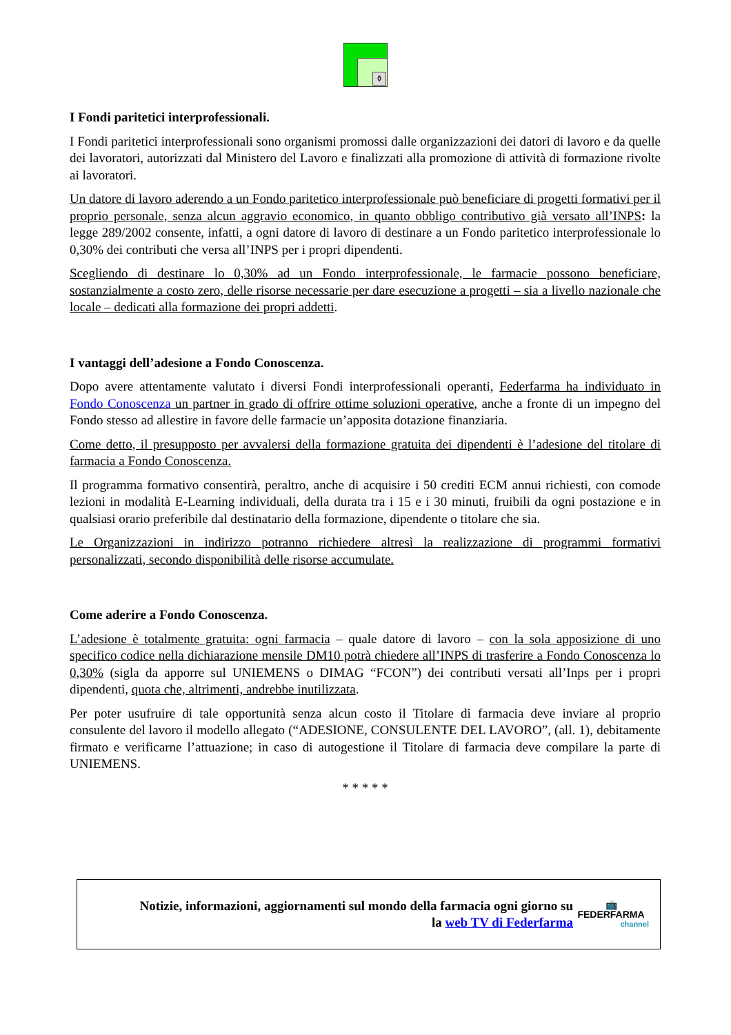⚱
I Fondi paritetici interprofessionali.
I Fondi paritetici interprofessionali sono organismi promossi dalle organizzazioni dei datori di lavoro e da quelle dei lavoratori, autorizzati dal Ministero del Lavoro e finalizzati alla promozione di attività di formazione rivolte ai lavoratori.
Un datore di lavoro aderendo a un Fondo paritetico interprofessionale può beneficiare di progetti formativi per il proprio personale, senza alcun aggravio economico, in quanto obbligo contributivo già versato all’INPS: la legge 289/2002 consente, infatti, a ogni datore di lavoro di destinare a un Fondo paritetico interprofessionale lo 0,30% dei contributi che versa all’INPS per i propri dipendenti.
Scegliendo di destinare lo 0,30% ad un Fondo interprofessionale, le farmacie possono beneficiare, sostanzialmente a costo zero, delle risorse necessarie per dare esecuzione a progetti – sia a livello nazionale che locale – dedicati alla formazione dei propri addetti.
I vantaggi dell’adesione a Fondo Conoscenza.
Dopo avere attentamente valutato i diversi Fondi interprofessionali operanti, Federfarma ha individuato in Fondo Conoscenza un partner in grado di offrire ottime soluzioni operative, anche a fronte di un impegno del Fondo stesso ad allestire in favore delle farmacie un’apposita dotazione finanziaria.
Come detto, il presupposto per avvalersi della formazione gratuita dei dipendenti è l’adesione del titolare di farmacia a Fondo Conoscenza.
Il programma formativo consentirà, peraltro, anche di acquisire i 50 crediti ECM annui richiesti, con comode lezioni in modalità E-Learning individuali, della durata tra i 15 e i 30 minuti, fruibili da ogni postazione e in qualsiasi orario preferibile dal destinatario della formazione, dipendente o titolare che sia.
Le Organizzazioni in indirizzo potranno richiedere altresì la realizzazione di programmi formativi personalizzati, secondo disponibilità delle risorse accumulate.
Come aderire a Fondo Conoscenza.
L’adesione è totalmente gratuita: ogni farmacia – quale datore di lavoro – con la sola apposizione di uno specifico codice nella dichiarazione mensile DM10 potrà chiedere all’INPS di trasferire a Fondo Conoscenza lo 0,30% (sigla da apporre sul UNIEMENS o DIMAG “FCON”) dei contributi versati all’Inps per i propri dipendenti, quota che, altrimenti, andrebbe inutilizzata.
Per poter usufruire di tale opportunità senza alcun costo il Titolare di farmacia deve inviare al proprio consulente del lavoro il modello allegato (“ADESIONE, CONSULENTE DEL LAVORO”, (all. 1), debitamente firmato e verificarne l’attuazione; in caso di autogestione il Titolare di farmacia deve compilare la parte di UNIEMENS.
* * * * *
Notizie, informazioni, aggiornamenti sul mondo della farmacia ogni giorno su
la web TV di Federfarma
📺
FEDERFARMA
channel